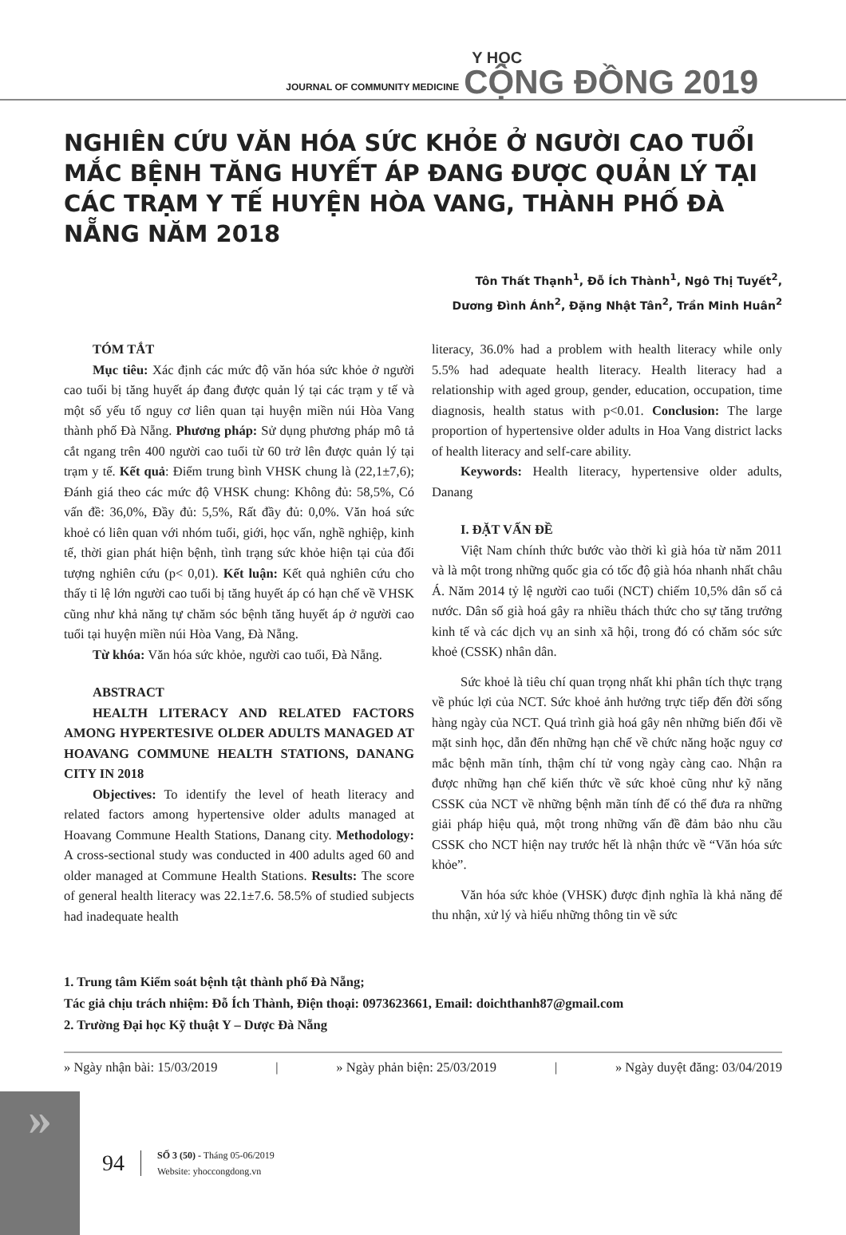JOURNAL OF COMMUNITY MEDICINE Y HỌC
CỘNG ĐỒNG 2019
NGHIÊN CỨU VĂN HÓA SỨC KHỎE Ở NGƯỜI CAO TUỔI MẮC BỆNH TĂNG HUYẾT ÁP ĐANG ĐƯỢC QUẢN LÝ TẠI CÁC TRẠM Y TẾ HUYỆN HÒA VANG, THÀNH PHỐ ĐÀ NẴNG NĂM 2018
Tôn Thất Thạnh<sup>1</sup>, Đỗ Ích Thành<sup>1</sup>, Ngô Thị Tuyết<sup>2</sup>,
Dương Đình Ánh<sup>2</sup>, Đặng Nhật Tân<sup>2</sup>, Trần Minh Huân<sup>2</sup>
TÓM TẮT
Mục tiêu: Xác định các mức độ văn hóa sức khỏe ở người cao tuổi bị tăng huyết áp đang được quản lý tại các trạm y tế và một số yếu tố nguy cơ liên quan tại huyện miền núi Hòa Vang thành phố Đà Nẵng. Phương pháp: Sử dụng phương pháp mô tả cắt ngang trên 400 người cao tuổi từ 60 trở lên được quản lý tại trạm y tế. Kết quả: Điểm trung bình VHSK chung là (22,1±7,6); Đánh giá theo các mức độ VHSK chung: Không đủ: 58,5%, Có vấn đề: 36,0%, Đầy đủ: 5,5%, Rất đầy đủ: 0,0%. Văn hoá sức khoẻ có liên quan với nhóm tuổi, giới, học vấn, nghề nghiệp, kinh tế, thời gian phát hiện bệnh, tình trạng sức khỏe hiện tại của đối tượng nghiên cứu (p< 0,01). Kết luận: Kết quả nghiên cứu cho thấy tỉ lệ lớn người cao tuổi bị tăng huyết áp có hạn chế về VHSK cũng như khả năng tự chăm sóc bệnh tăng huyết áp ở người cao tuổi tại huyện miền núi Hòa Vang, Đà Nẵng.
Từ khóa: Văn hóa sức khỏe, người cao tuổi, Đà Nẵng.
ABSTRACT
HEALTH LITERACY AND RELATED FACTORS AMONG HYPERTESIVE OLDER ADULTS MANAGED AT HOAVANG COMMUNE HEALTH STATIONS, DANANG CITY IN 2018
Objectives: To identify the level of heath literacy and related factors among hypertensive older adults managed at Hoavang Commune Health Stations, Danang city. Methodology: A cross-sectional study was conducted in 400 adults aged 60 and older managed at Commune Health Stations. Results: The score of general health literacy was 22.1±7.6. 58.5% of studied subjects had inadequate health
literacy, 36.0% had a problem with health literacy while only 5.5% had adequate health literacy. Health literacy had a relationship with aged group, gender, education, occupation, time diagnosis, health status with p<0.01. Conclusion: The large proportion of hypertensive older adults in Hoa Vang district lacks of health literacy and self-care ability.
Keywords: Health literacy, hypertensive older adults, Danang
I. ĐẶT VẤN ĐỀ
Việt Nam chính thức bước vào thời kì già hóa từ năm 2011 và là một trong những quốc gia có tốc độ già hóa nhanh nhất châu Á. Năm 2014 tỷ lệ người cao tuổi (NCT) chiếm 10,5% dân số cả nước. Dân số già hoá gây ra nhiều thách thức cho sự tăng trưởng kinh tế và các dịch vụ an sinh xã hội, trong đó có chăm sóc sức khoẻ (CSSK) nhân dân.
Sức khoẻ là tiêu chí quan trọng nhất khi phân tích thực trạng về phúc lợi của NCT. Sức khoẻ ảnh hưởng trực tiếp đến đời sống hàng ngày của NCT. Quá trình già hoá gây nên những biến đổi về mặt sinh học, dẫn đến những hạn chế về chức năng hoặc nguy cơ mắc bệnh mãn tính, thậm chí tử vong ngày càng cao. Nhận ra được những hạn chế kiến thức về sức khoẻ cũng như kỹ năng CSSK của NCT về những bệnh mãn tính để có thể đưa ra những giải pháp hiệu quả, một trong những vấn đề đảm bảo nhu cầu CSSK cho NCT hiện nay trước hết là nhận thức về “Văn hóa sức khỏe”.
Văn hóa sức khỏe (VHSK) được định nghĩa là khả năng để thu nhận, xử lý và hiểu những thông tin về sức
1. Trung tâm Kiểm soát bệnh tật thành phố Đà Nẵng;
Tác giả chịu trách nhiệm: Đỗ Ích Thành, Điện thoại: 0973623661, Email: doichthanh87@gmail.com
2. Trường Đại học Kỹ thuật Y – Dược Đà Nẵng
» Ngày nhận bài: 15/03/2019 | » Ngày phản biện: 25/03/2019 | » Ngày duyệt đăng: 03/04/2019
»
94
SỐ 3 (50) - Tháng 05-06/2019
Website: yhoccongdong.vn